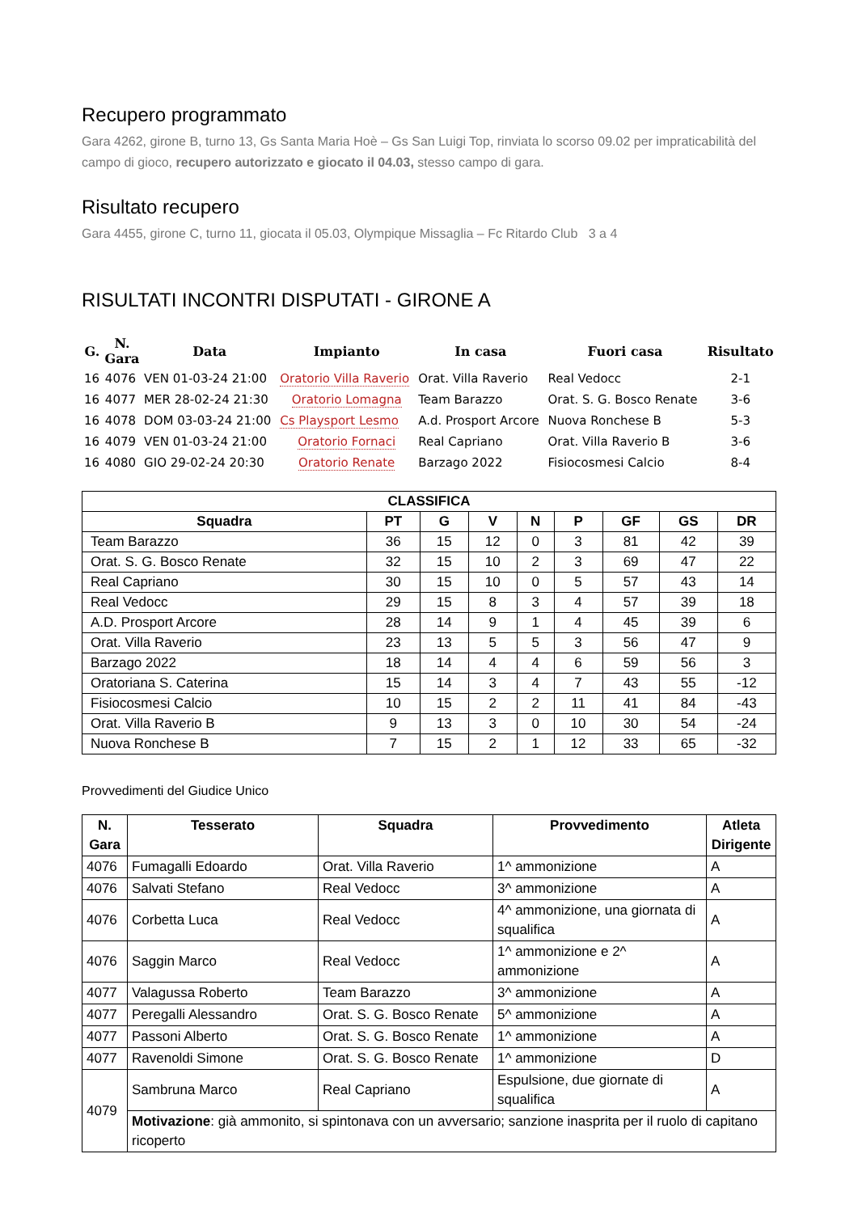Recupero programmato
Gara 4262, girone B, turno 13, Gs Santa Maria Hoè – Gs San Luigi Top, rinviata lo scorso 09.02 per impraticabilità del campo di gioco, recupero autorizzato e giocato il 04.03, stesso campo di gara.
Risultato recupero
Gara 4455, girone C, turno 11, giocata il 05.03, Olympique Missaglia – Fc Ritardo Club 3 a 4
RISULTATI INCONTRI DISPUTATI - GIRONE A
| G. | N. Gara | Data | Impianto | In casa | Fuori casa | Risultato |
| --- | --- | --- | --- | --- | --- | --- |
| 16 | 4076 | VEN 01-03-24 21:00 | Oratorio Villa Raverio | Orat. Villa Raverio | Real Vedocc | 2-1 |
| 16 | 4077 | MER 28-02-24 21:30 | Oratorio Lomagna | Team Barazzo | Orat. S. G. Bosco Renate | 3-6 |
| 16 | 4078 | DOM 03-03-24 21:00 | Cs Playsport Lesmo | A.d. Prosport Arcore | Nuova Ronchese B | 5-3 |
| 16 | 4079 | VEN 01-03-24 21:00 | Oratorio Fornaci | Real Capriano | Orat. Villa Raverio B | 3-6 |
| 16 | 4080 | GIO 29-02-24 20:30 | Oratorio Renate | Barzago 2022 | Fisiocosmesi Calcio | 8-4 |
| CLASSIFICA | | | | | | | | |
| --- | --- | --- | --- | --- | --- | --- | --- | --- |
| Squadra | PT | G | V | N | P | GF | GS | DR |
| Team Barazzo | 36 | 15 | 12 | 0 | 3 | 81 | 42 | 39 |
| Orat. S. G. Bosco Renate | 32 | 15 | 10 | 2 | 3 | 69 | 47 | 22 |
| Real Capriano | 30 | 15 | 10 | 0 | 5 | 57 | 43 | 14 |
| Real Vedocc | 29 | 15 | 8 | 3 | 4 | 57 | 39 | 18 |
| A.D. Prosport Arcore | 28 | 14 | 9 | 1 | 4 | 45 | 39 | 6 |
| Orat. Villa Raverio | 23 | 13 | 5 | 5 | 3 | 56 | 47 | 9 |
| Barzago 2022 | 18 | 14 | 4 | 4 | 6 | 59 | 56 | 3 |
| Oratoriana S. Caterina | 15 | 14 | 3 | 4 | 7 | 43 | 55 | -12 |
| Fisiocosmesi Calcio | 10 | 15 | 2 | 2 | 11 | 41 | 84 | -43 |
| Orat. Villa Raverio B | 9 | 13 | 3 | 0 | 10 | 30 | 54 | -24 |
| Nuova Ronchese B | 7 | 15 | 2 | 1 | 12 | 33 | 65 | -32 |
Provvedimenti del Giudice Unico
| N. Gara | Tesserato | Squadra | Provvedimento | Atleta Dirigente |
| --- | --- | --- | --- | --- |
| 4076 | Fumagalli Edoardo | Orat. Villa Raverio | 1^ ammonizione | A |
| 4076 | Salvati Stefano | Real Vedocc | 3^ ammonizione | A |
| 4076 | Corbetta Luca | Real Vedocc | 4^ ammonizione, una giornata di squalifica | A |
| 4076 | Saggin Marco | Real Vedocc | 1^ ammonizione e 2^ ammonizione | A |
| 4077 | Valagussa Roberto | Team Barazzo | 3^ ammonizione | A |
| 4077 | Peregalli Alessandro | Orat. S. G. Bosco Renate | 5^ ammonizione | A |
| 4077 | Passoni Alberto | Orat. S. G. Bosco Renate | 1^ ammonizione | A |
| 4077 | Ravenoldi Simone | Orat. S. G. Bosco Renate | 1^ ammonizione | D |
| 4079 | Sambruna Marco | Real Capriano | Espulsione, due giornate di squalifica | A |
| | Motivazione : già ammonito, si spintonava con un avversario; sanzione inasprita per il ruolo di capitano ricoperto | | | |